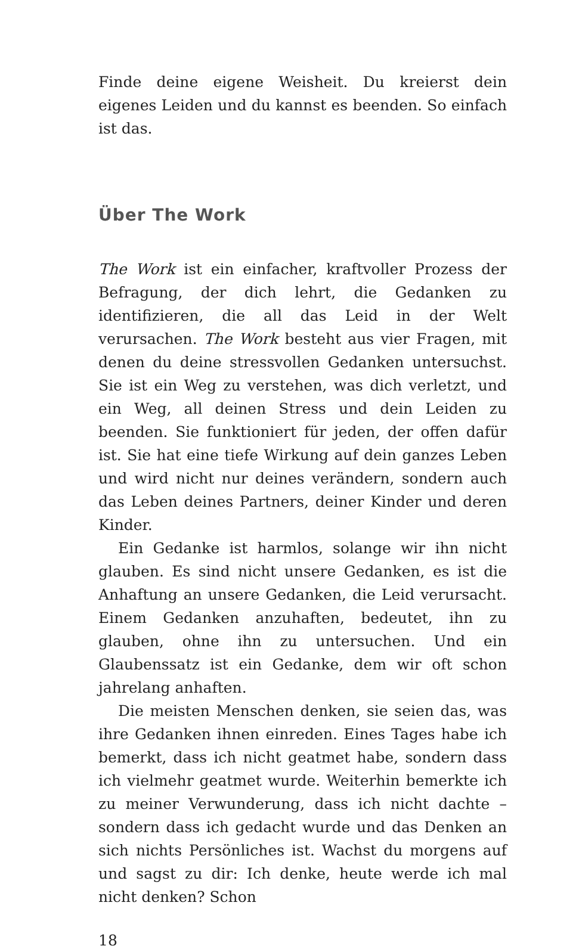Finde deine eigene Weisheit. Du kreierst dein eigenes Leiden und du kannst es beenden. So einfach ist das.
Über The Work
The Work ist ein einfacher, kraftvoller Prozess der Befragung, der dich lehrt, die Gedanken zu identifizieren, die all das Leid in der Welt verursachen. The Work besteht aus vier Fragen, mit denen du deine stressvollen Gedanken untersuchst. Sie ist ein Weg zu verstehen, was dich verletzt, und ein Weg, all deinen Stress und dein Leiden zu beenden. Sie funktioniert für jeden, der offen dafür ist. Sie hat eine tiefe Wirkung auf dein ganzes Leben und wird nicht nur deines verändern, sondern auch das Leben deines Partners, deiner Kinder und deren Kinder.
Ein Gedanke ist harmlos, solange wir ihn nicht glauben. Es sind nicht unsere Gedanken, es ist die Anhaftung an unsere Gedanken, die Leid verursacht. Einem Gedanken anzuhaften, bedeutet, ihn zu glauben, ohne ihn zu untersuchen. Und ein Glaubenssatz ist ein Gedanke, dem wir oft schon jahrelang anhaften.
Die meisten Menschen denken, sie seien das, was ihre Gedanken ihnen einreden. Eines Tages habe ich bemerkt, dass ich nicht geatmet habe, sondern dass ich vielmehr geatmet wurde. Weiterhin bemerkte ich zu meiner Verwunderung, dass ich nicht dachte – sondern dass ich gedacht wurde und das Denken an sich nichts Persönliches ist. Wachst du morgens auf und sagst zu dir: Ich denke, heute werde ich mal nicht denken? Schon
18